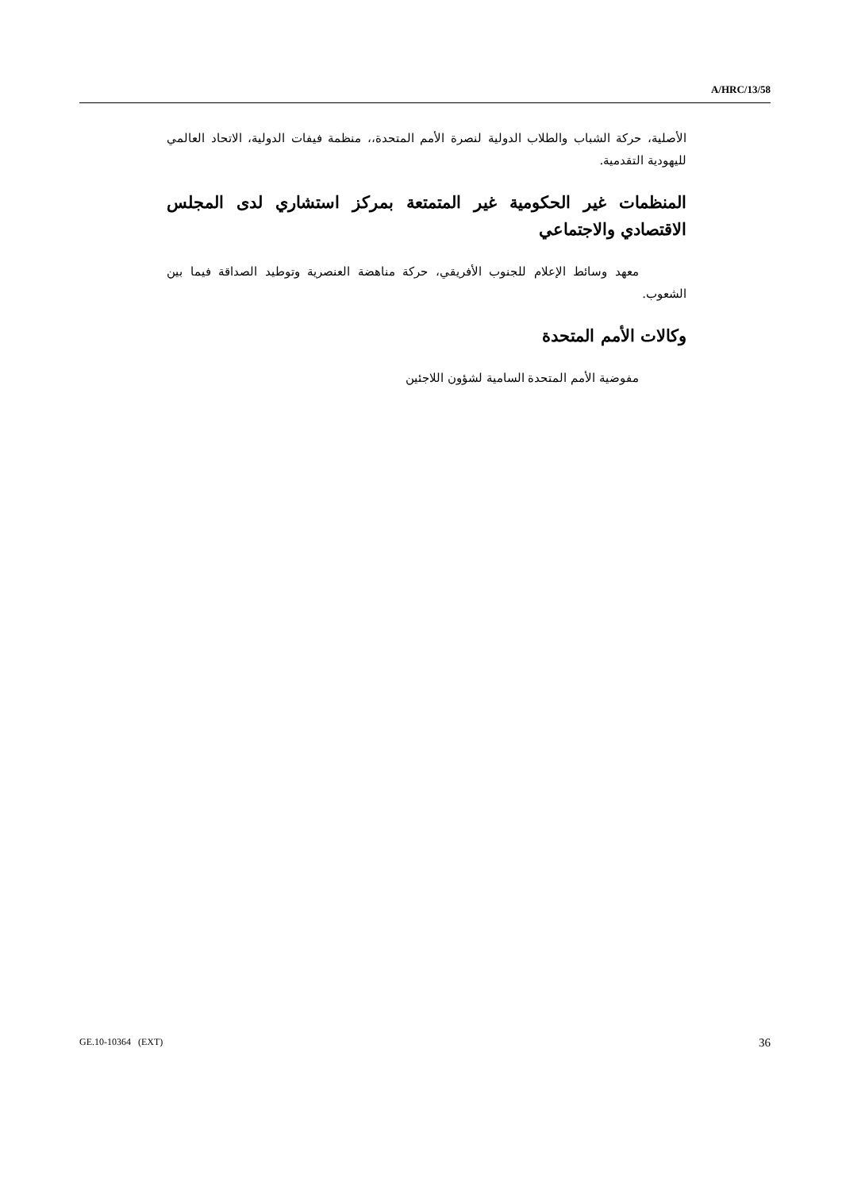A/HRC/13/58
الأصلية، حركة الشباب والطلاب الدولية لنصرة الأمم المتحدة،، منظمة فيفات الدولية، الاتحاد العالمي لليهودية التقدمية.
المنظمات غير الحكومية غير المتمتعة بمركز استشاري لدى المجلس الاقتصادي والاجتماعي
معهد وسائط الإعلام للجنوب الأفريقي، حركة مناهضة العنصرية وتوطيد الصداقة فيما بين الشعوب.
وكالات الأمم المتحدة
مفوضية الأمم المتحدة السامية لشؤون اللاجئين
GE.10-10364 (EXT) 36